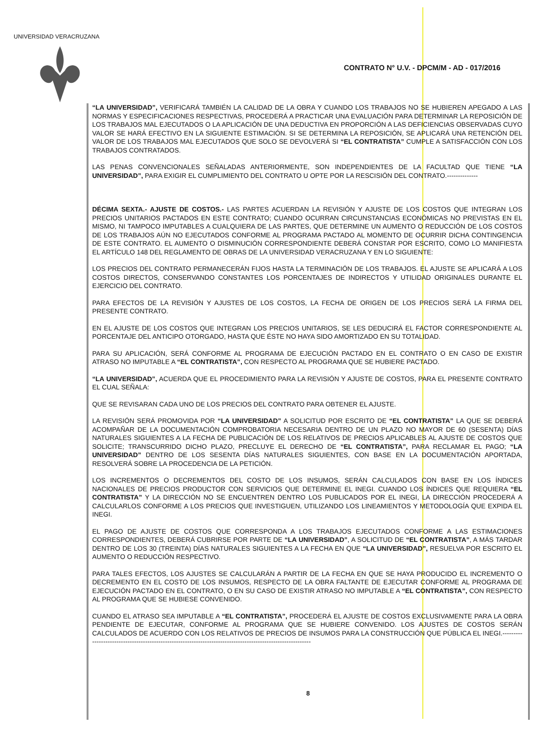UNIVERSIDAD VERACRUZANA
CONTRATO N° U.V. - DPCM/M - AD - 017/2016
“LA UNIVERSIDAD”, VERIFICARÁ TAMBIÉN LA CALIDAD DE LA OBRA Y CUANDO LOS TRABAJOS NO SE HUBIEREN APEGADO A LAS NORMAS Y ESPECIFICACIONES RESPECTIVAS, PROCEDERÁ A PRACTICAR UNA EVALUACIÓN PARA DETERMINAR LA REPOSICIÓN DE LOS TRABAJOS MAL EJECUTADOS O LA APLICACIÓN DE UNA DEDUCTIVA EN PROPORCIÓN A LAS DEFICIENCIAS OBSERVADAS CUYO VALOR SE HARÁ EFECTIVO EN LA SIGUIENTE ESTIMACIÓN. SI SE DETERMINA LA REPOSICIÓN, SE APLICARÁ UNA RETENCIÓN DEL VALOR DE LOS TRABAJOS MAL EJECUTADOS QUE SOLO SE DEVOLVERÁ SI “EL CONTRATISTA” CUMPLE A SATISFACCIÓN CON LOS TRABAJOS CONTRATADOS.
LAS PENAS CONVENCIONALES SEÑALADAS ANTERIORMENTE, SON INDEPENDIENTES DE LA FACULTAD QUE TIENE “LA UNIVERSIDAD”, PARA EXIGIR EL CUMPLIMIENTO DEL CONTRATO U OPTE POR LA RESCISIÓN DEL CONTRATO.--------------
DÉCIMA SEXTA.- AJUSTE DE COSTOS.- LAS PARTES ACUERDAN LA REVISIÓN Y AJUSTE DE LOS COSTOS QUE INTEGRAN LOS PRECIOS UNITARIOS PACTADOS EN ESTE CONTRATO; CUANDO OCURRAN CIRCUNSTANCIAS ECONÓMICAS NO PREVISTAS EN EL MISMO, NI TAMPOCO IMPUTABLES A CUALQUIERA DE LAS PARTES, QUE DETERMINE UN AUMENTO O REDUCCIÓN DE LOS COSTOS DE LOS TRABAJOS AÚN NO EJECUTADOS CONFORME AL PROGRAMA PACTADO AL MOMENTO DE OCURRIR DICHA CONTINGENCIA DE ESTE CONTRATO. EL AUMENTO O DISMINUCIÓN CORRESPONDIENTE DEBERÁ CONSTAR POR ESCRITO, COMO LO MANIFIESTA EL ARTÍCULO 148 DEL REGLAMENTO DE OBRAS DE LA UNIVERSIDAD VERACRUZANA Y EN LO SIGUIENTE:
LOS PRECIOS DEL CONTRATO PERMANECERÁN FIJOS HASTA LA TERMINACIÓN DE LOS TRABAJOS. EL AJUSTE SE APLICARÁ A LOS COSTOS DIRECTOS, CONSERVANDO CONSTANTES LOS PORCENTAJES DE INDIRECTOS Y UTILIDAD ORIGINALES DURANTE EL EJERCICIO DEL CONTRATO.
PARA EFECTOS DE LA REVISIÓN Y AJUSTES DE LOS COSTOS, LA FECHA DE ORIGEN DE LOS PRECIOS SERÁ LA FIRMA DEL PRESENTE CONTRATO.
EN EL AJUSTE DE LOS COSTOS QUE INTEGRAN LOS PRECIOS UNITARIOS, SE LES DEDUCIRÁ EL FACTOR CORRESPONDIENTE AL PORCENTAJE DEL ANTICIPO OTORGADO, HASTA QUE ÉSTE NO HAYA SIDO AMORTIZADO EN SU TOTALIDAD.
PARA SU APLICACIÓN, SERÁ CONFORME AL PROGRAMA DE EJECUCIÓN PACTADO EN EL CONTRATO O EN CASO DE EXISTIR ATRASO NO IMPUTABLE A “EL CONTRATISTA”, CON RESPECTO AL PROGRAMA QUE SE HUBIERE PACTADO.
“LA UNIVERSIDAD”, ACUERDA QUE EL PROCEDIMIENTO PARA LA REVISIÓN Y AJUSTE DE COSTOS, PARA EL PRESENTE CONTRATO EL CUAL SEÑALA:
QUE SE REVISARAN CADA UNO DE LOS PRECIOS DEL CONTRATO PARA OBTENER EL AJUSTE.
LA REVISIÓN SERÁ PROMOVIDA POR “LA UNIVERSIDAD” A SOLICITUD POR ESCRITO DE “EL CONTRATISTA” LA QUE SE DEBERÁ ACOMPAÑAR DE LA DOCUMENTACIÓN COMPROBATORIA NECESARIA DENTRO DE UN PLAZO NO MAYOR DE 60 (SESENTA) DÍAS NATURALES SIGUIENTES A LA FECHA DE PUBLICACIÓN DE LOS RELATIVOS DE PRECIOS APLICABLES AL AJUSTE DE COSTOS QUE SOLICITE; TRANSCURRIDO DICHO PLAZO, PRECLUYE EL DERECHO DE “EL CONTRATISTA”, PARA RECLAMAR EL PAGO; “LA UNIVERSIDAD” DENTRO DE LOS SESENTA DÍAS NATURALES SIGUIENTES, CON BASE EN LA DOCUMENTACIÓN APORTADA, RESOLVERÁ SOBRE LA PROCEDENCIA DE LA PETICIÓN.
LOS INCREMENTOS O DECREMENTOS DEL COSTO DE LOS INSUMOS, SERÁN CALCULADOS CON BASE EN LOS ÍNDICES NACIONALES DE PRECIOS PRODUCTOR CON SERVICIOS QUE DETERMINE EL INEGI. CUANDO LOS ÍNDICES QUE REQUIERA “EL CONTRATISTA” Y LA DIRECCIÓN NO SE ENCUENTREN DENTRO LOS PUBLICADOS POR EL INEGI, LA DIRECCIÓN PROCEDERÁ A CALCULARLOS CONFORME A LOS PRECIOS QUE INVESTIGUEN, UTILIZANDO LOS LINEAMIENTOS Y METODOLOGÍA QUE EXPIDA EL INEGI.
EL PAGO DE AJUSTE DE COSTOS QUE CORRESPONDA A LOS TRABAJOS EJECUTADOS CONFORME A LAS ESTIMACIONES CORRESPONDIENTES, DEBERÁ CUBRIRSE POR PARTE DE “LA UNIVERSIDAD”, A SOLICITUD DE “EL CONTRATISTA”, A MÁS TARDAR DENTRO DE LOS 30 (TREINTA) DÍAS NATURALES SIGUIENTES A LA FECHA EN QUE “LA UNIVERSIDAD”, RESUELVA POR ESCRITO EL AUMENTO O REDUCCIÓN RESPECTIVO.
PARA TALES EFECTOS, LOS AJUSTES SE CALCULARÁN A PARTIR DE LA FECHA EN QUE SE HAYA PRODUCIDO EL INCREMENTO O DECREMENTO EN EL COSTO DE LOS INSUMOS, RESPECTO DE LA OBRA FALTANTE DE EJECUTAR CONFORME AL PROGRAMA DE EJECUCIÓN PACTADO EN EL CONTRATO, O EN SU CASO DE EXISTIR ATRASO NO IMPUTABLE A “EL CONTRATISTA”, CON RESPECTO AL PROGRAMA QUE SE HUBIESE CONVENIDO.
CUANDO EL ATRASO SEA IMPUTABLE A “EL CONTRATISTA”, PROCEDERÁ EL AJUSTE DE COSTOS EXCLUSIVAMENTE PARA LA OBRA PENDIENTE DE EJECUTAR, CONFORME AL PROGRAMA QUE SE HUBIERE CONVENIDO. LOS AJUSTES DE COSTOS SERÁN CALCULADOS DE ACUERDO CON LOS RELATIVOS DE PRECIOS DE INSUMOS PARA LA CONSTRUCCIÓN QUE PÚBLICA EL INEGI.------------------------------------------------------------------------------------------------------------
8